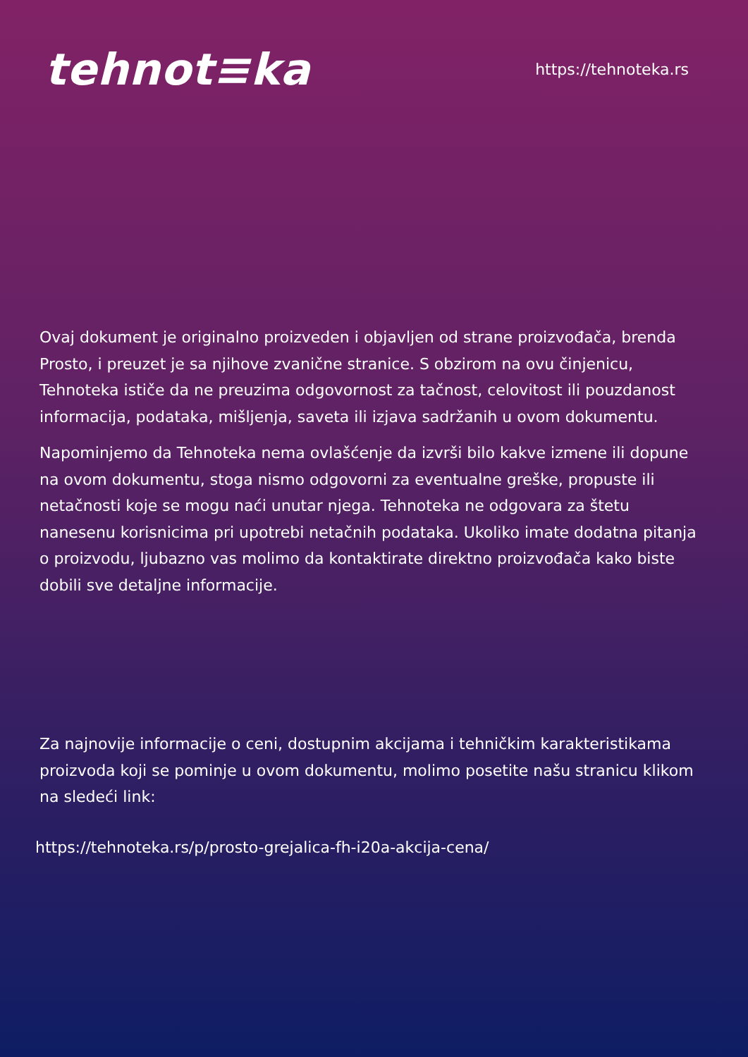tehnot≡ka
https://tehnoteka.rs
Ovaj dokument je originalno proizveden i objavljen od strane proizvođača, brenda Prosto, i preuzet je sa njihove zvanične stranice. S obzirom na ovu činjenicu, Tehnoteka ističe da ne preuzima odgovornost za tačnost, celovitost ili pouzdanost informacija, podataka, mišljenja, saveta ili izjava sadržanih u ovom dokumentu.
Napominjemo da Tehnoteka nema ovlašćenje da izvrši bilo kakve izmene ili dopune na ovom dokumentu, stoga nismo odgovorni za eventualne greške, propuste ili netačnosti koje se mogu naći unutar njega. Tehnoteka ne odgovara za štetu nanesenu korisnicima pri upotrebi netačnih podataka. Ukoliko imate dodatna pitanja o proizvodu, ljubazno vas molimo da kontaktirate direktno proizvođača kako biste dobili sve detaljne informacije.
Za najnovije informacije o ceni, dostupnim akcijama i tehničkim karakteristikama proizvoda koji se pominje u ovom dokumentu, molimo posetite našu stranicu klikom na sledeći link:
https://tehnoteka.rs/p/prosto-grejalica-fh-i20a-akcija-cena/